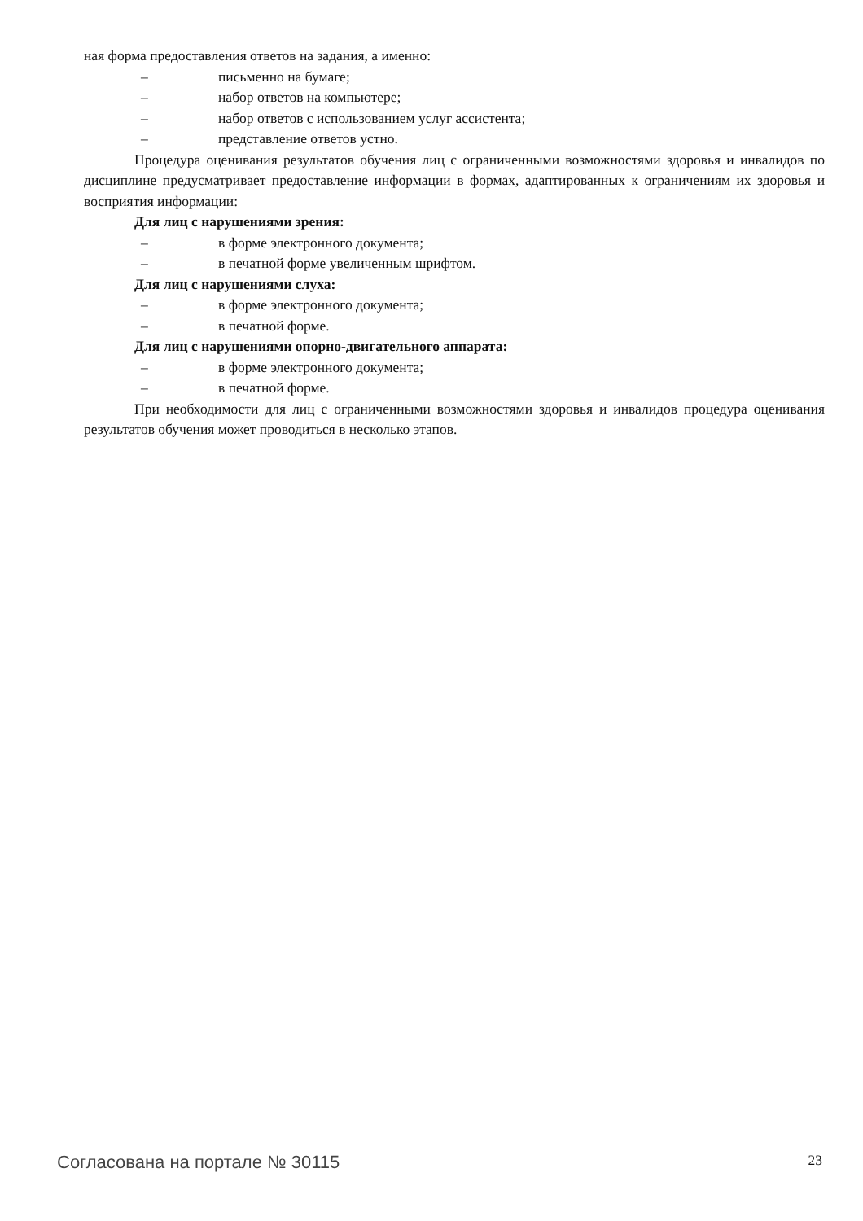ная форма предоставления ответов на задания, а именно:
– письменно на бумаге;
– набор ответов на компьютере;
– набор ответов с использованием услуг ассистента;
– представление ответов устно.
Процедура оценивания результатов обучения лиц с ограниченными возможностями здоровья и инвалидов по дисциплине предусматривает предоставление информации в формах, адаптированных к ограничениям их здоровья и восприятия информации:
Для лиц с нарушениями зрения:
– в форме электронного документа;
– в печатной форме увеличенным шрифтом.
Для лиц с нарушениями слуха:
– в форме электронного документа;
– в печатной форме.
Для лиц с нарушениями опорно-двигательного аппарата:
– в форме электронного документа;
– в печатной форме.
При необходимости для лиц с ограниченными возможностями здоровья и инвалидов процедура оценивания результатов обучения может проводиться в несколько этапов.
Согласована на портале № 30115 23